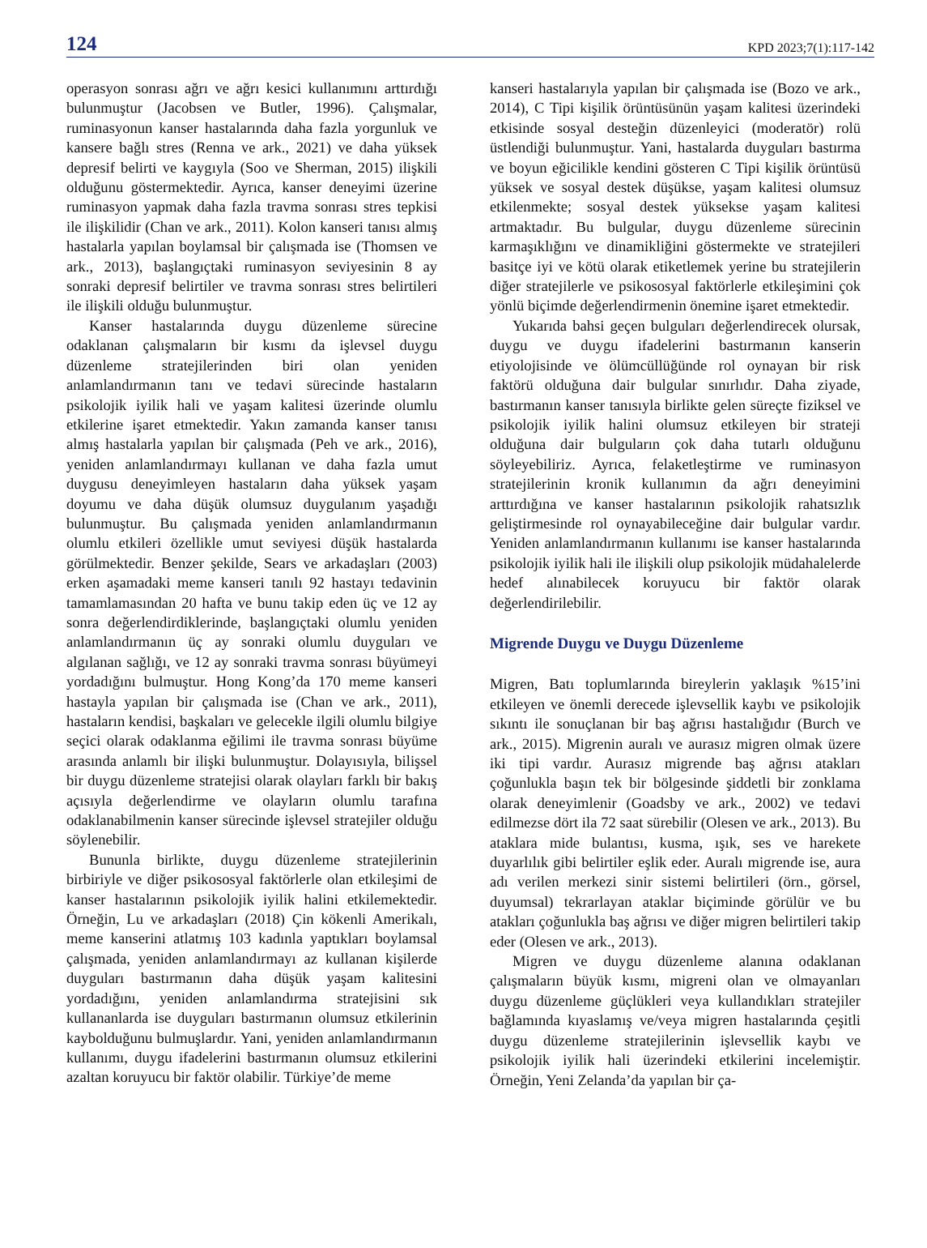124 KPD 2023;7(1):117-142
operasyon sonrası ağrı ve ağrı kesici kullanımını arttırdığı bulunmuştur (Jacobsen ve Butler, 1996). Çalışmalar, ruminasyonun kanser hastalarında daha fazla yorgunluk ve kansere bağlı stres (Renna ve ark., 2021) ve daha yüksek depresif belirti ve kaygıyla (Soo ve Sherman, 2015) ilişkili olduğunu göstermektedir. Ayrıca, kanser deneyimi üzerine ruminasyon yapmak daha fazla travma sonrası stres tepkisi ile ilişkilidir (Chan ve ark., 2011). Kolon kanseri tanısı almış hastalarla yapılan boylamsal bir çalışmada ise (Thomsen ve ark., 2013), başlangıçtaki ruminasyon seviyesinin 8 ay sonraki depresif belirtiler ve travma sonrası stres belirtileri ile ilişkili olduğu bulunmuştur.
Kanser hastalarında duygu düzenleme sürecine odaklanan çalışmaların bir kısmı da işlevsel duygu düzenleme stratejilerinden biri olan yeniden anlamlandırmanın tanı ve tedavi sürecinde hastaların psikolojik iyilik hali ve yaşam kalitesi üzerinde olumlu etkilerine işaret etmektedir. Yakın zamanda kanser tanısı almış hastalarla yapılan bir çalışmada (Peh ve ark., 2016), yeniden anlamlandırmayı kullanan ve daha fazla umut duygusu deneyimleyen hastaların daha yüksek yaşam doyumu ve daha düşük olumsuz duygulanım yaşadığı bulunmuştur. Bu çalışmada yeniden anlamlandırmanın olumlu etkileri özellikle umut seviyesi düşük hastalarda görülmektedir. Benzer şekilde, Sears ve arkadaşları (2003) erken aşamadaki meme kanseri tanılı 92 hastayı tedavinin tamamlamasından 20 hafta ve bunu takip eden üç ve 12 ay sonra değerlendirdiklerinde, başlangıçtaki olumlu yeniden anlamlandırmanın üç ay sonraki olumlu duyguları ve algılanan sağlığı, ve 12 ay sonraki travma sonrası büyümeyi yordadığını bulmuştur. Hong Kong’da 170 meme kanseri hastayla yapılan bir çalışmada ise (Chan ve ark., 2011), hastaların kendisi, başkaları ve gelecekle ilgili olumlu bilgiye seçici olarak odaklanma eğilimi ile travma sonrası büyüme arasında anlamlı bir ilişki bulunmuştur. Dolayısıyla, bilişsel bir duygu düzenleme stratejisi olarak olayları farklı bir bakış açısıyla değerlendirme ve olayların olumlu tarafına odaklanabilmenin kanser sürecinde işlevsel stratejiler olduğu söylenebilir.
Bununla birlikte, duygu düzenleme stratejilerinin birbiriyle ve diğer psikososyal faktörlerle olan etkileşimi de kanser hastalarının psikolojik iyilik halini etkilemektedir. Örneğin, Lu ve arkadaşları (2018) Çin kökenli Amerikalı, meme kanserini atlatmış 103 kadınla yaptıkları boylamsal çalışmada, yeniden anlamlandırmayı az kullanan kişilerde duyguları bastırmanın daha düşük yaşam kalitesini yordadığını, yeniden anlamlandırma stratejisini sık kullananlarda ise duyguları bastırmanın olumsuz etkilerinin kaybolduğunu bulmuşlardır. Yani, yeniden anlamlandırmanın kullanımı, duygu ifadelerini bastırmanın olumsuz etkilerini azaltan koruyucu bir faktör olabilir. Türkiye’de meme
kanseri hastalarıyla yapılan bir çalışmada ise (Bozo ve ark., 2014), C Tipi kişilik örüntüsünün yaşam kalitesi üzerindeki etkisinde sosyal desteğin düzenleyici (moderatör) rolü üstlendiği bulunmuştur. Yani, hastalarda duyguları bastırma ve boyun eğicilikle kendini gösteren C Tipi kişilik örüntüsü yüksek ve sosyal destek düşükse, yaşam kalitesi olumsuz etkilenmekte; sosyal destek yüksekse yaşam kalitesi artmaktadır. Bu bulgular, duygu düzenleme sürecinin karmaşıklığını ve dinamikliğini göstermekte ve stratejileri basitçe iyi ve kötü olarak etiketlemek yerine bu stratejilerin diğer stratejilerle ve psikososyal faktörlerle etkileşimini çok yönlü biçimde değerlendirmenin önemine işaret etmektedir.
Yukarıda bahsi geçen bulguları değerlendirecek olursak, duygu ve duygu ifadelerini bastırmanın kanserin etiyolojisinde ve ölümcüllüğünde rol oynayan bir risk faktörü olduğuna dair bulgular sınırlıdır. Daha ziyade, bastırmanın kanser tanısıyla birlikte gelen süreçte fiziksel ve psikolojik iyilik halini olumsuz etkileyen bir strateji olduğuna dair bulguların çok daha tutarlı olduğunu söyleyebiliriz. Ayrıca, felaketleştirme ve ruminasyon stratejilerinin kronik kullanımın da ağrı deneyimini arttırdığına ve kanser hastalarının psikolojik rahatsızlık geliştirmesinde rol oynayabileceğine dair bulgular vardır. Yeniden anlamlandırmanın kullanımı ise kanser hastalarında psikolojik iyilik hali ile ilişkili olup psikolojik müdahalelerde hedef alınabilecek koruyucu bir faktör olarak değerlendirilebilir.
Migrende Duygu ve Duygu Düzenleme
Migren, Batı toplumlarında bireylerin yaklaşık %15’ini etkileyen ve önemli derecede işlevsellik kaybı ve psikolojik sıkıntı ile sonuçlanan bir baş ağrısı hastalığıdır (Burch ve ark., 2015). Migrenin auralı ve aurasız migren olmak üzere iki tipi vardır. Aurasız migrende baş ağrısı atakları çoğunlukla başın tek bir bölgesinde şiddetli bir zonklama olarak deneyimlenir (Goadsby ve ark., 2002) ve tedavi edilmezse dört ila 72 saat sürebilir (Olesen ve ark., 2013). Bu ataklara mide bulantısı, kusma, ışık, ses ve harekete duyarlılık gibi belirtiler eşlik eder. Auralı migrende ise, aura adı verilen merkezi sinir sistemi belirtileri (örn., görsel, duyumsal) tekrarlayan ataklar biçiminde görülür ve bu atakları çoğunlukla baş ağrısı ve diğer migren belirtileri takip eder (Olesen ve ark., 2013).
Migren ve duygu düzenleme alanına odaklanan çalışmaların büyük kısmı, migreni olan ve olmayanları duygu düzenleme güçlükleri veya kullandıkları stratejiler bağlamında kıyaslamış ve/veya migren hastalarında çeşitli duygu düzenleme stratejilerinin işlevsellik kaybı ve psikolojik iyilik hali üzerindeki etkilerini incelemiştir. Örneğin, Yeni Zelanda’da yapılan bir ça-